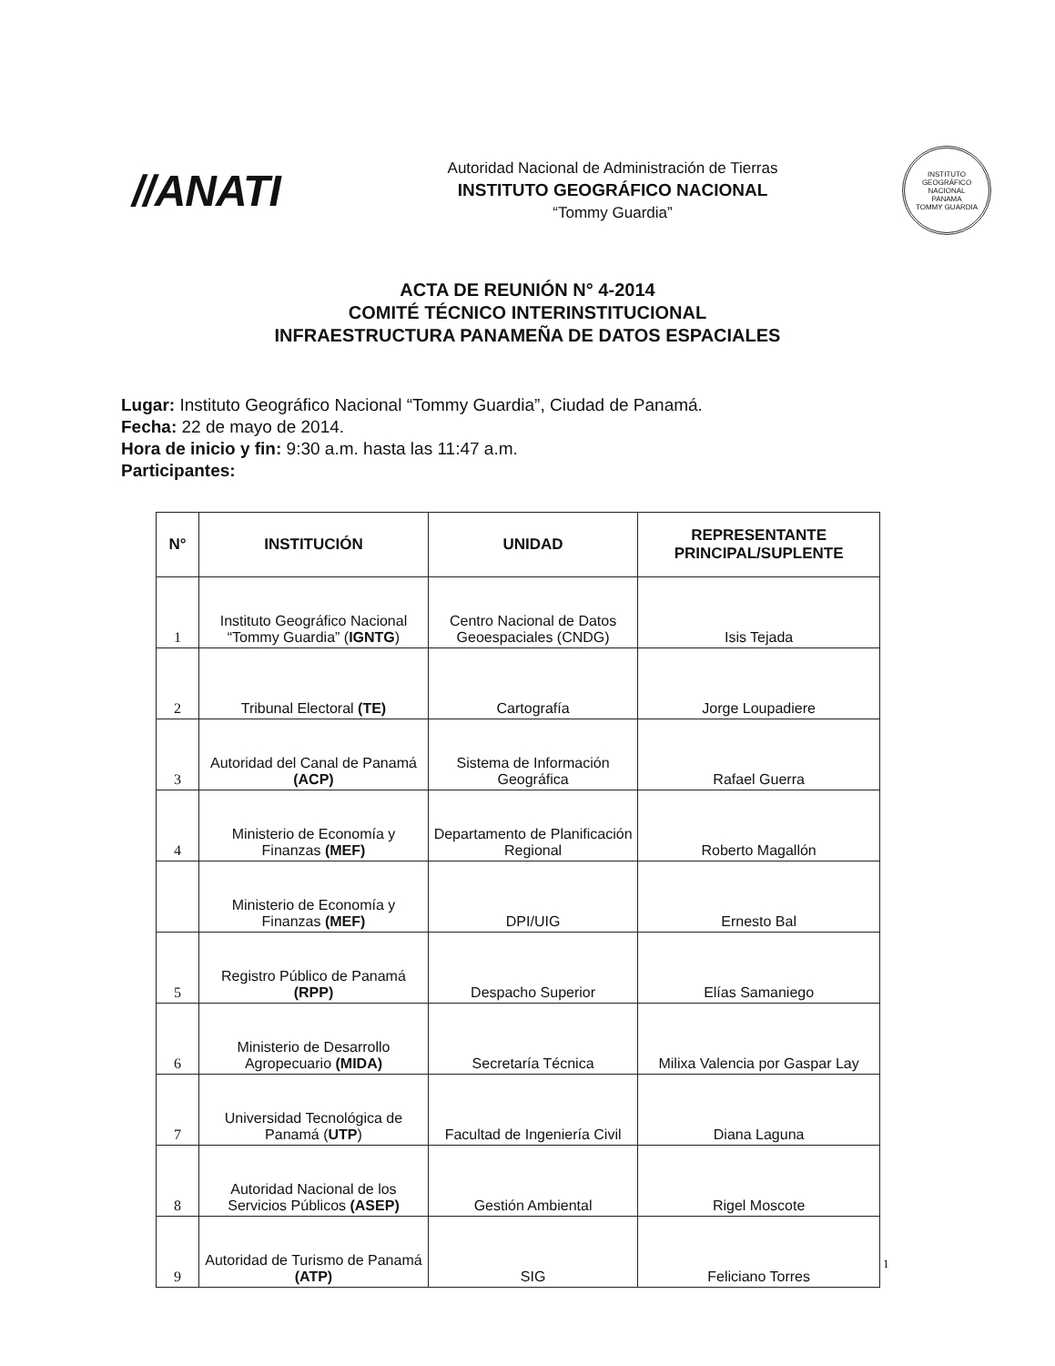//ANATI
Autoridad Nacional de Administración de Tierras
INSTITUTO GEOGRÁFICO NACIONAL
“Tommy Guardia”
INSTITUTO GEOGRÁFICO NACIONAL
PANAMA
TOMMY GUARDIA
ACTA DE REUNIÓN N° 4-2014
COMITÉ TÉCNICO INTERINSTITUCIONAL
INFRAESTRUCTURA PANAMEÑA DE DATOS ESPACIALES
Lugar: Instituto Geográfico Nacional “Tommy Guardia”, Ciudad de Panamá.
Fecha: 22 de mayo de 2014.
Hora de inicio y fin: 9:30 a.m. hasta las 11:47 a.m.
Participantes:
| N° | INSTITUCIÓN | UNIDAD | REPRESENTANTE PRINCIPAL/SUPLENTE |
| --- | --- | --- | --- |
| 1 | Instituto Geográfico Nacional “Tommy Guardia” ( IGNTG ) | Centro Nacional de Datos Geoespaciales (CNDG) | Isis Tejada |
| 2 | Tribunal Electoral (TE) | Cartografía | Jorge Loupadiere |
| 3 | Autoridad del Canal de Panamá (ACP) | Sistema de Información Geográfica | Rafael Guerra |
| 4 | Ministerio de Economía y Finanzas (MEF) | Departamento de Planificación Regional | Roberto Magallón |
| | Ministerio de Economía y Finanzas (MEF) | DPI/UIG | Ernesto Bal |
| 5 | Registro Público de Panamá (RPP) | Despacho Superior | Elías Samaniego |
| 6 | Ministerio de Desarrollo Agropecuario (MIDA) | Secretaría Técnica | Milixa Valencia por Gaspar Lay |
| 7 | Universidad Tecnológica de Panamá ( UTP ) | Facultad de Ingeniería Civil | Diana Laguna |
| 8 | Autoridad Nacional de los Servicios Públicos (ASEP) | Gestión Ambiental | Rigel Moscote |
| 9 | Autoridad de Turismo de Panamá (ATP) | SIG | Feliciano Torres |
1